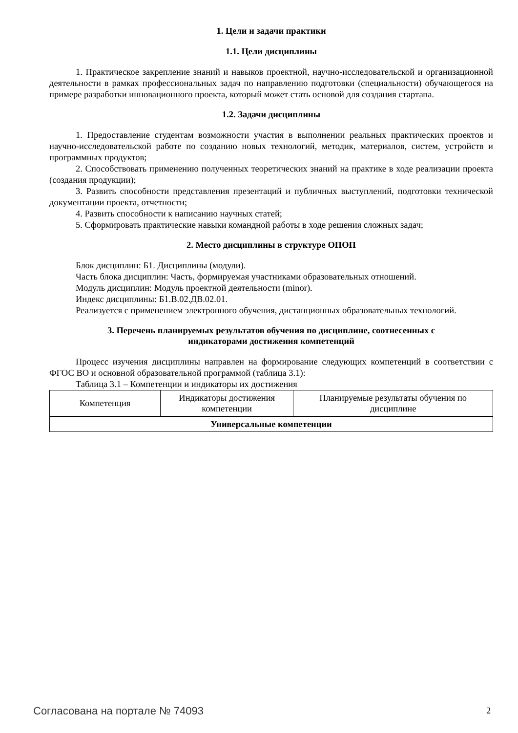1. Цели и задачи практики
1.1. Цели дисциплины
1. Практическое закрепление знаний и навыков проектной, научно-исследовательской и организационной деятельности в рамках профессиональных задач по направлению подготовки (специальности) обучающегося на примере разработки инновационного проекта, который может стать основой для создания стартапа.
1.2. Задачи дисциплины
1. Предоставление студентам возможности участия в выполнении реальных практических проектов и научно-исследовательской работе по созданию новых технологий, методик, материалов, систем, устройств и программных продуктов;
2. Способствовать применению полученных теоретических знаний на практике в ходе реализации проекта (создания продукции);
3. Развить способности представления презентаций и публичных выступлений, подготовки технической документации проекта, отчетности;
4. Развить способности к написанию научных статей;
5. Сформировать практические навыки командной работы в ходе решения сложных задач;
2. Место дисциплины в структуре ОПОП
Блок дисциплин: Б1. Дисциплины (модули).
Часть блока дисциплин: Часть, формируемая участниками образовательных отношений.
Модуль дисциплин: Модуль проектной деятельности (minor).
Индекс дисциплины: Б1.В.02.ДВ.02.01.
Реализуется с применением электронного обучения, дистанционных образовательных технологий.
3. Перечень планируемых результатов обучения по дисциплине, соотнесенных с
индикаторами достижения компетенций
Процесс изучения дисциплины направлен на формирование следующих компетенций в соответствии с ФГОС ВО и основной образовательной программой (таблица 3.1):
Таблица 3.1 – Компетенции и индикаторы их достижения
| Компетенция | Индикаторы достижения компетенции | Планируемые результаты обучения по дисциплине |
| --- | --- | --- |
| Универсальные компетенции | | |
Согласована на портале № 74093 2